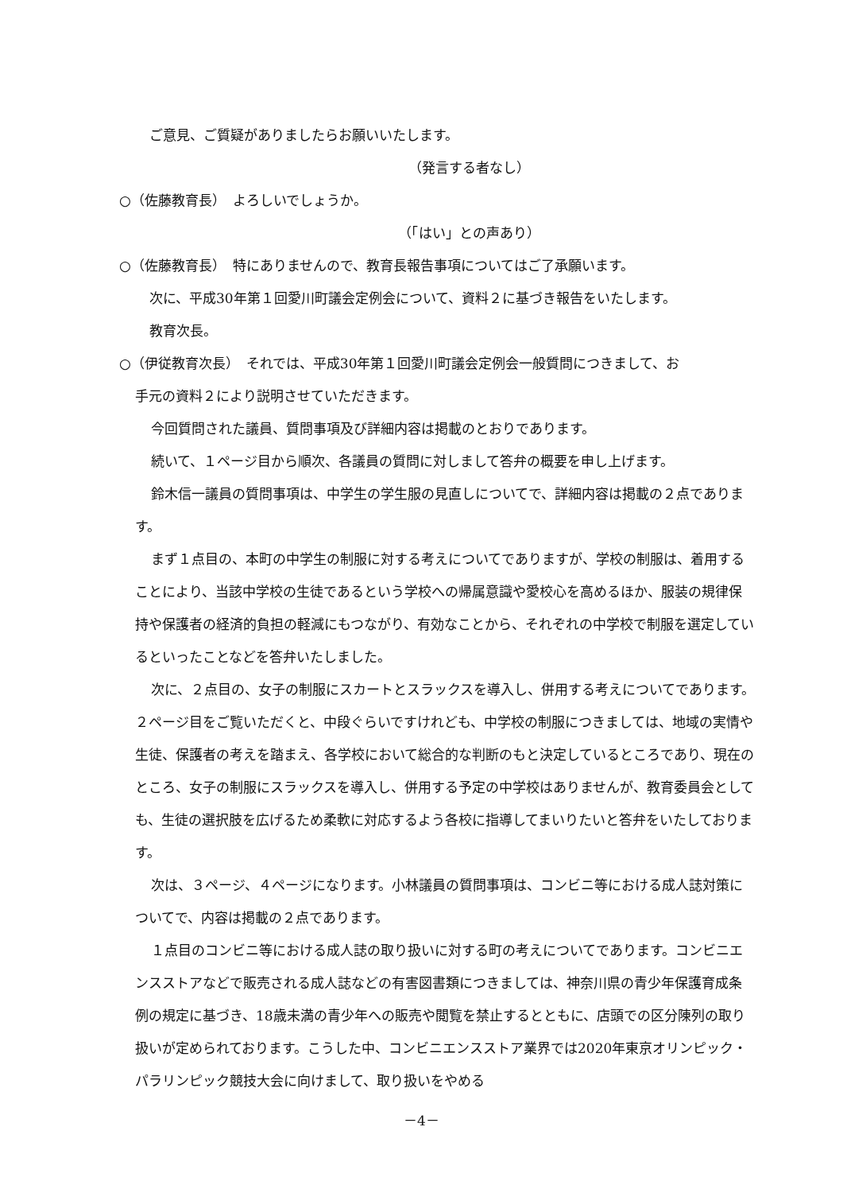ご意見、ご質疑がありましたらお願いいたします。
（発言する者なし）
○（佐藤教育長）　よろしいでしょうか。
（「はい」との声あり）
○（佐藤教育長）　特にありませんので、教育長報告事項についてはご了承願います。
次に、平成30年第１回愛川町議会定例会について、資料２に基づき報告をいたします。
教育次長。
○（伊従教育次長）　それでは、平成30年第１回愛川町議会定例会一般質問につきまして、お
手元の資料２により説明させていただきます。
今回質問された議員、質問事項及び詳細内容は掲載のとおりであります。
続いて、１ページ目から順次、各議員の質問に対しまして答弁の概要を申し上げます。
鈴木信一議員の質問事項は、中学生の学生服の見直しについてで、詳細内容は掲載の２点であります。
まず１点目の、本町の中学生の制服に対する考えについてでありますが、学校の制服は、着用することにより、当該中学校の生徒であるという学校への帰属意識や愛校心を高めるほか、服装の規律保持や保護者の経済的負担の軽減にもつながり、有効なことから、それぞれの中学校で制服を選定しているといったことなどを答弁いたしました。
次に、２点目の、女子の制服にスカートとスラックスを導入し、併用する考えについてであります。２ページ目をご覧いただくと、中段ぐらいですけれども、中学校の制服につきましては、地域の実情や生徒、保護者の考えを踏まえ、各学校において総合的な判断のもと決定しているところであり、現在のところ、女子の制服にスラックスを導入し、併用する予定の中学校はありませんが、教育委員会としても、生徒の選択肢を広げるため柔軟に対応するよう各校に指導してまいりたいと答弁をいたしております。
次は、３ページ、４ページになります。小林議員の質問事項は、コンビニ等における成人誌対策についてで、内容は掲載の２点であります。
１点目のコンビニ等における成人誌の取り扱いに対する町の考えについてであります。コンビニエンスストアなどで販売される成人誌などの有害図書類につきましては、神奈川県の青少年保護育成条例の規定に基づき、18歳未満の青少年への販売や閲覧を禁止するとともに、店頭での区分陳列の取り扱いが定められております。こうした中、コンビニエンスストア業界では2020年東京オリンピック・パラリンピック競技大会に向けまして、取り扱いをやめる
－4－